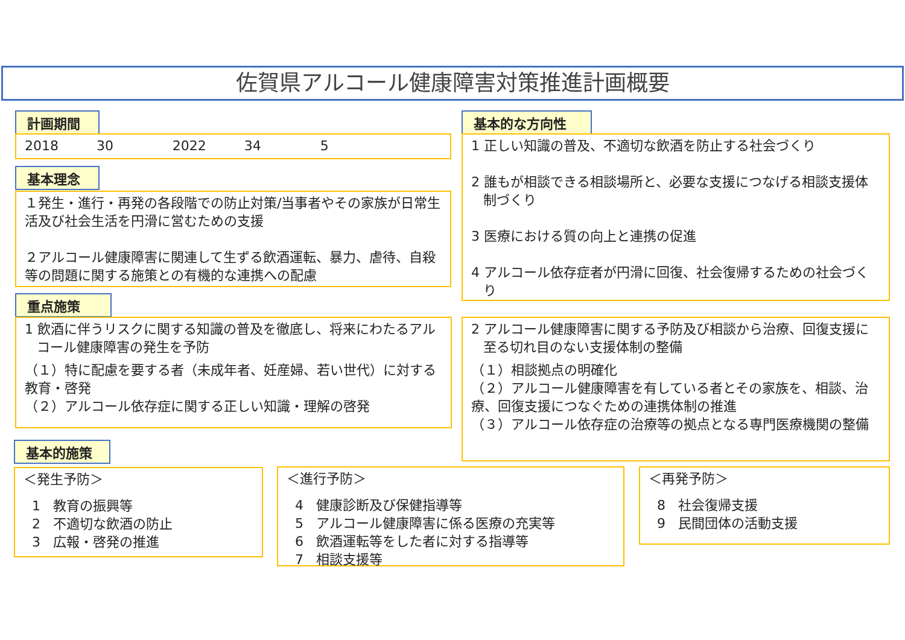佐賀県アルコール健康障害対策推進計画概要
計画期間
2018 30 2022 34 5
基本理念
１発生・進行・再発の各段階での防止対策/当事者やその家族が日常生活及び社会生活を円滑に営むための支援
２アルコール健康障害に関連して生ずる飲酒運転、暴力、虐待、自殺等の問題に関する施策との有機的な連携への配慮
基本的な方向性
1 正しい知識の普及、不適切な飲酒を防止する社会づくり
2 誰もが相談できる相談場所と、必要な支援につなげる相談支援体制づくり
3 医療における質の向上と連携の促進
4 アルコール依存症者が円滑に回復、社会復帰するための社会づくり
重点施策
1 飲酒に伴うリスクに関する知識の普及を徹底し、将来にわたるアルコール健康障害の発生を予防
（１）特に配慮を要する者（未成年者、妊産婦、若い世代）に対する教育・啓発
（２）アルコール依存症に関する正しい知識・理解の啓発
2 アルコール健康障害に関する予防及び相談から治療、回復支援に至る切れ目のない支援体制の整備
（１）相談拠点の明確化
（２）アルコール健康障害を有している者とその家族を、相談、治療、回復支援につなぐための連携体制の推進
（３）アルコール依存症の治療等の拠点となる専門医療機関の整備
基本的施策
＜発生予防＞
1 教育の振興等
2 不適切な飲酒の防止
3 広報・啓発の推進
＜進行予防＞
4 健康診断及び保健指導等
5 アルコール健康障害に係る医療の充実等
6 飲酒運転等をした者に対する指導等
7 相談支援等
＜再発予防＞
8 社会復帰支援
9 民間団体の活動支援